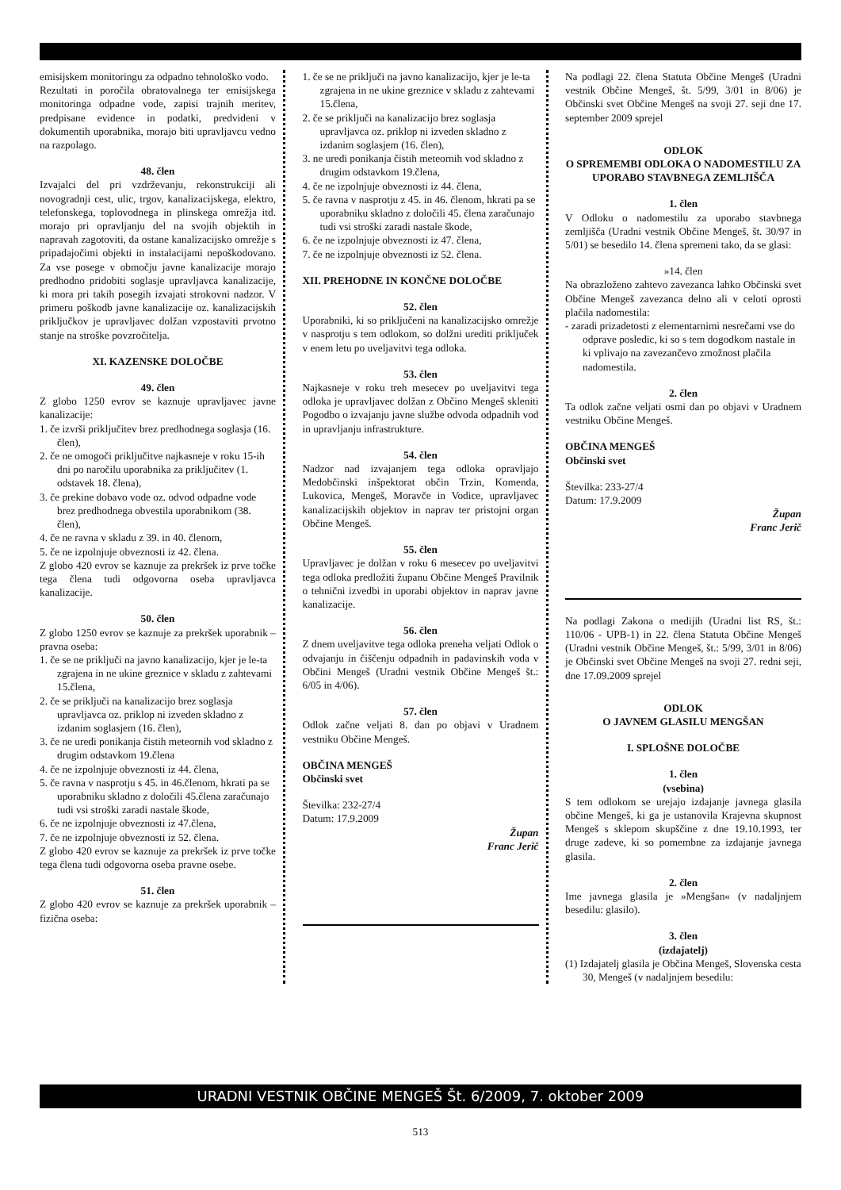emisijskem monitoringu za odpadno tehnološko vodo.
Rezultati in poročila obratovalnega ter emisijskega monitoringa odpadne vode, zapisi trajnih meritev, predpisane evidence in podatki, predvideni v dokumentih uporabnika, morajo biti upravljavcu vedno na razpolago.
48. člen
Izvajalci del pri vzdrževanju, rekonstrukciji ali novogradnji cest, ulic, trgov, kanalizacijskega, elektro, telefonskega, toplovodnega in plinskega omrežja itd. morajo pri opravljanju del na svojih objektih in napravah zagotoviti, da ostane kanalizacijsko omrežje s pripadajočimi objekti in instalacijami nepoškodovano. Za vse posege v območju javne kanalizacije morajo predhodno pridobiti soglasje upravljavca kanalizacije, ki mora pri takih posegih izvajati strokovni nadzor. V primeru poškodb javne kanalizacije oz. kanalizacijskih priključkov je upravljavec dolžan vzpostaviti prvotno stanje na stroške povzročitelja.
XI. KAZENSKE DOLOČBE
49. člen
Z globo 1250 evrov se kaznuje upravljavec javne kanalizacije:
1. če izvrši priključitev brez predhodnega soglasja (16. člen),
2. če ne omogoči priključitve najkasneje v roku 15-ih dni po naročilu uporabnika za priključitev (1. odstavek 18. člena),
3. če prekine dobavo vode oz. odvod odpadne vode brez predhodnega obvestila uporabnikom (38. člen),
4. če ne ravna v skladu z 39. in 40. členom,
5. če ne izpolnjuje obveznosti iz 42. člena.
Z globo 420 evrov se kaznuje za prekršek iz prve točke tega člena tudi odgovorna oseba upravljavca kanalizacije.
50. člen
Z globo 1250 evrov se kaznuje za prekršek uporabnik – pravna oseba:
1. če se ne priključi na javno kanalizacijo, kjer je le-ta zgrajena in ne ukine greznice v skladu z zahtevami 15.člena,
2. če se priključi na kanalizacijo brez soglasja upravljavca oz. priklop ni izveden skladno z izdanim soglasjem (16. člen),
3. če ne uredi ponikanja čistih meteornih vod skladno z drugim odstavkom 19.člena
4. če ne izpolnjuje obveznosti iz 44. člena,
5. če ravna v nasprotju s 45. in 46.členom, hkrati pa se uporabniku skladno z določili 45.člena zaračunajo tudi vsi stroški zaradi nastale škode,
6. če ne izpolnjuje obveznosti iz 47.člena,
7. če ne izpolnjuje obveznosti iz 52. člena.
Z globo 420 evrov se kaznuje za prekršek iz prve točke tega člena tudi odgovorna oseba pravne osebe.
51. člen
Z globo 420 evrov se kaznuje za prekršek uporabnik – fizična oseba:
1. če se ne priključi na javno kanalizacijo, kjer je le-ta zgrajena in ne ukine greznice v skladu z zahtevami 15.člena,
2. če se priključi na kanalizacijo brez soglasja upravljavca oz. priklop ni izveden skladno z izdanim soglasjem (16. člen),
3. ne uredi ponikanja čistih meteornih vod skladno z drugim odstavkom 19.člena,
4. če ne izpolnjuje obveznosti iz 44. člena,
5. če ravna v nasprotju z 45. in 46. členom, hkrati pa se uporabniku skladno z določili 45. člena zaračunajo tudi vsi stroški zaradi nastale škode,
6. če ne izpolnjuje obveznosti iz 47. člena,
7. če ne izpolnjuje obveznosti iz 52. člena.
XII. PREHODNE IN KONČNE DOLOČBE
52. člen
Uporabniki, ki so priključeni na kanalizacijsko omrežje v nasprotju s tem odlokom, so dolžni urediti priključek v enem letu po uveljavitvi tega odloka.
53. člen
Najkasneje v roku treh mesecev po uveljavitvi tega odloka je upravljavec dolžan z Občino Mengeš skleniti Pogodbo o izvajanju javne službe odvoda odpadnih vod in upravljanju infrastrukture.
54. člen
Nadzor nad izvajanjem tega odloka opravljajo Medobčinski inšpektorat občin Trzin, Komenda, Lukovica, Mengeš, Moravče in Vodice, upravljavec kanalizacijskih objektov in naprav ter pristojni organ Občine Mengeš.
55. člen
Upravljavec je dolžan v roku 6 mesecev po uveljavitvi tega odloka predložiti županu Občine Mengeš Pravilnik o tehnični izvedbi in uporabi objektov in naprav javne kanalizacije.
56. člen
Z dnem uveljavitve tega odloka preneha veljati Odlok o odvajanju in čiščenju odpadnih in padavinskih voda v Občini Mengeš (Uradni vestnik Občine Mengeš št.: 6/05 in 4/06).
57. člen
Odlok začne veljati 8. dan po objavi v Uradnem vestniku Občine Mengeš.
OBČINA MENGEŠ
Občinski svet
Številka: 232-27/4
Datum: 17.9.2009
Župan
Franc Jerič
Na podlagi 22. člena Statuta Občine Mengeš (Uradni vestnik Občine Mengeš, št. 5/99, 3/01 in 8/06) je Občinski svet Občine Mengeš na svoji 27. seji dne 17. september 2009 sprejel
ODLOK
O SPREMEMBI ODLOKA O NADOMESTILU ZA UPORABO STAVBNEGA ZEMLJIŠČA
1. člen
V Odloku o nadomestilu za uporabo stavbnega zemljišča (Uradni vestnik Občine Mengeš, št. 30/97 in 5/01) se besedilo 14. člena spremeni tako, da se glasi:
»14. člen
Na obrazloženo zahtevo zavezanca lahko Občinski svet Občine Mengeš zavezanca delno ali v celoti oprosti plačila nadomestila:
- zaradi prizadetosti z elementarnimi nesrečami vse do odprave posledic, ki so s tem dogodkom nastale in ki vplivajo na zavezančevo zmožnost plačila nadomestila.
2. člen
Ta odlok začne veljati osmi dan po objavi v Uradnem vestniku Občine Mengeš.
OBČINA MENGEŠ
Občinski svet
Številka: 233-27/4
Datum: 17.9.2009
Župan
Franc Jerič
Na podlagi Zakona o medijih (Uradni list RS, št.: 110/06 - UPB-1) in 22. člena Statuta Občine Mengeš (Uradni vestnik Občine Mengeš, št.: 5/99, 3/01 in 8/06) je Občinski svet Občine Mengeš na svoji 27. redni seji, dne 17.09.2009 sprejel
ODLOK
O JAVNEM GLASILU MENGŠAN
I. SPLOŠNE DOLOČBE
1. člen
(vsebina)
S tem odlokom se urejajo izdajanje javnega glasila občine Mengeš, ki ga je ustanovila Krajevna skupnost Mengeš s sklepom skupščine z dne 19.10.1993, ter druge zadeve, ki so pomembne za izdajanje javnega glasila.
2. člen
Ime javnega glasila je »Mengšan« (v nadaljnjem besedilu: glasilo).
3. člen
(izdajatelj)
(1) Izdajatelj glasila je Občina Mengeš, Slovenska cesta 30, Mengeš (v nadaljnjem besedilu:
URADNI VESTNIK OBČINE MENGEŠ Št. 6/2009, 7. oktober 2009
513